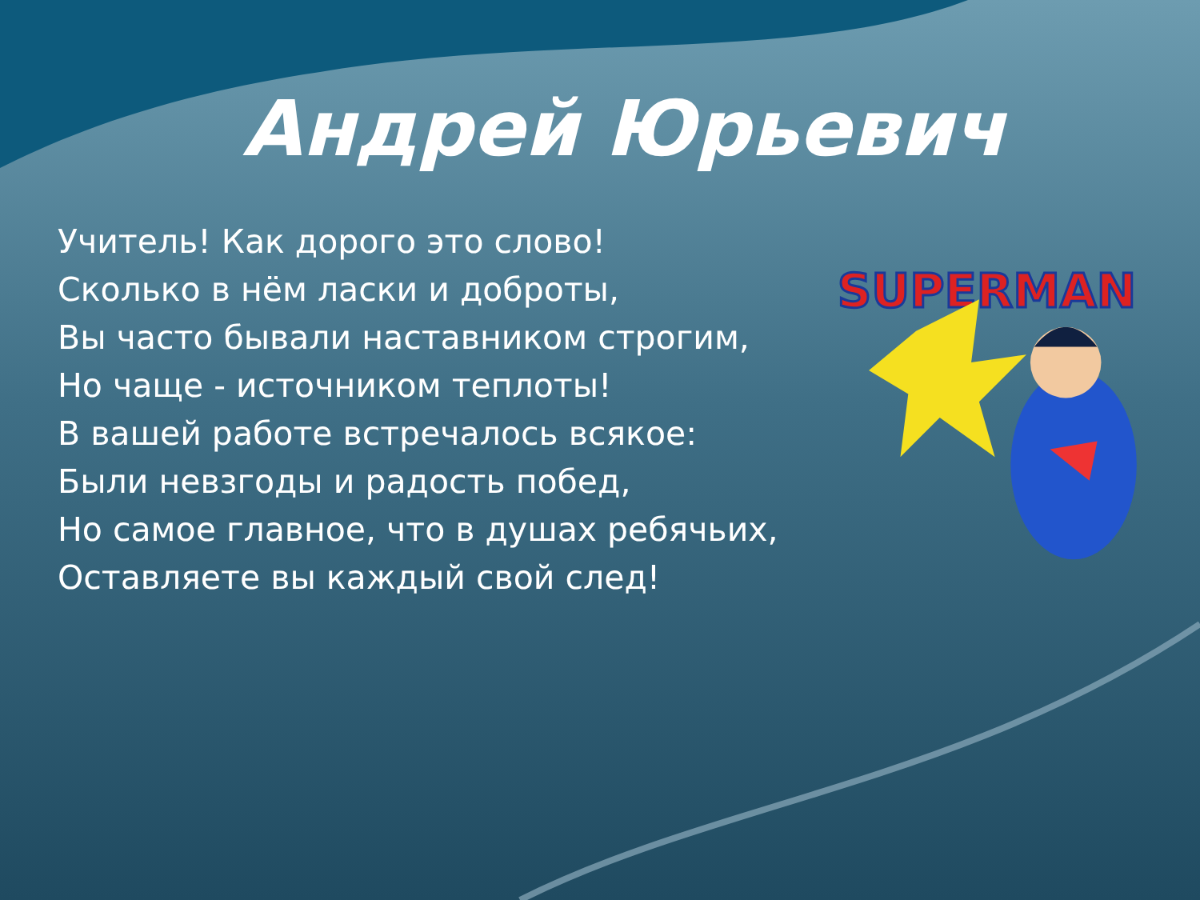Андрей Юрьевич
Учитель! Как дорого это слово!
Сколько в нём ласки и доброты,
Вы часто бывали наставником строгим,
Но чаще - источником теплоты!
В вашей работе встречалось всякое:
Были невзгоды и радость побед,
Но самое главное, что в душах ребячьих,
Оставляете вы каждый свой след!
SUPERMAN